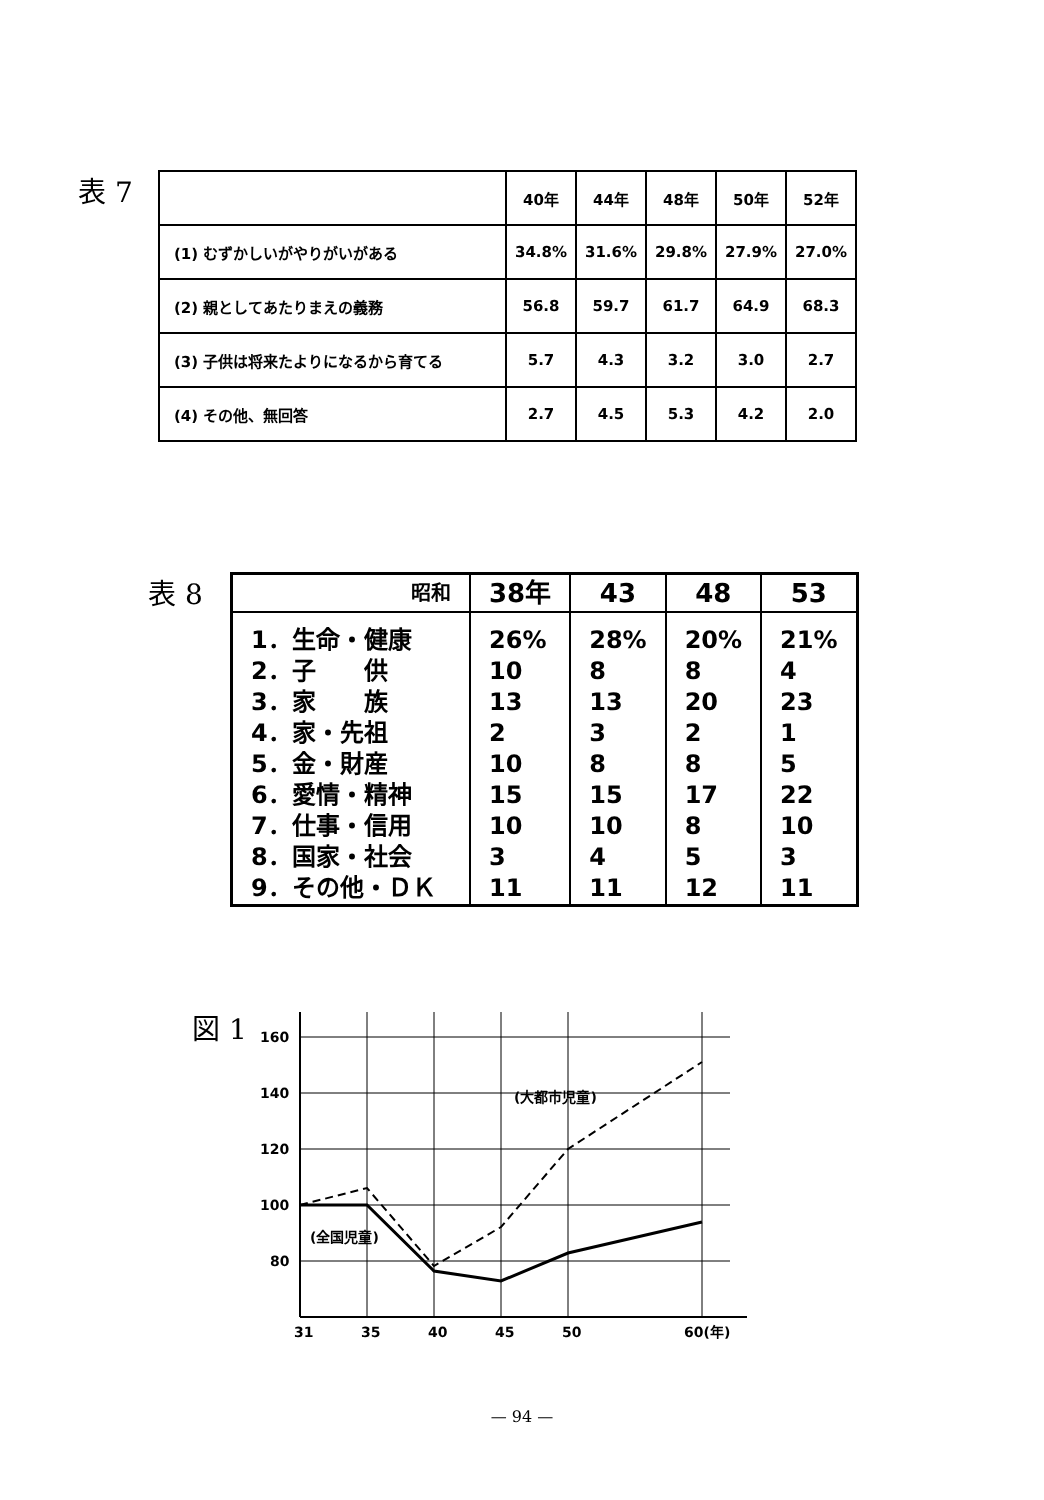表 7
| | 40年 | 44年 | 48年 | 50年 | 52年 |
| (1) むずかしいがやりがいがある | 34.8% | 31.6% | 29.8% | 27.9% | 27.0% |
| (2) 親としてあたりまえの義務 | 56.8 | 59.7 | 61.7 | 64.9 | 68.3 |
| (3) 子供は将来たよりになるから育てる | 5.7 | 4.3 | 3.2 | 3.0 | 2.7 |
| (4) その他、無回答 | 2.7 | 4.5 | 5.3 | 4.2 | 2.0 |
表 8
| 昭和 | 38年 | 43 | 48 | 53 |
| 1．生命・健康 2．子 供 3．家 族 4．家・先祖 5．金・財産 6．愛情・精神 7．仕事・信用 8．国家・社会 9．その他・ＤＫ | 26% 10 13 2 10 15 10 3 11 | 28% 8 13 3 8 15 10 4 11 | 20% 8 20 2 8 17 8 5 12 | 21% 4 23 1 5 22 10 3 11 |
図 1
160
140
120
100
80
31
35
40
45
50
60(年)
(大都市児童)
(全国児童)
— 94 —